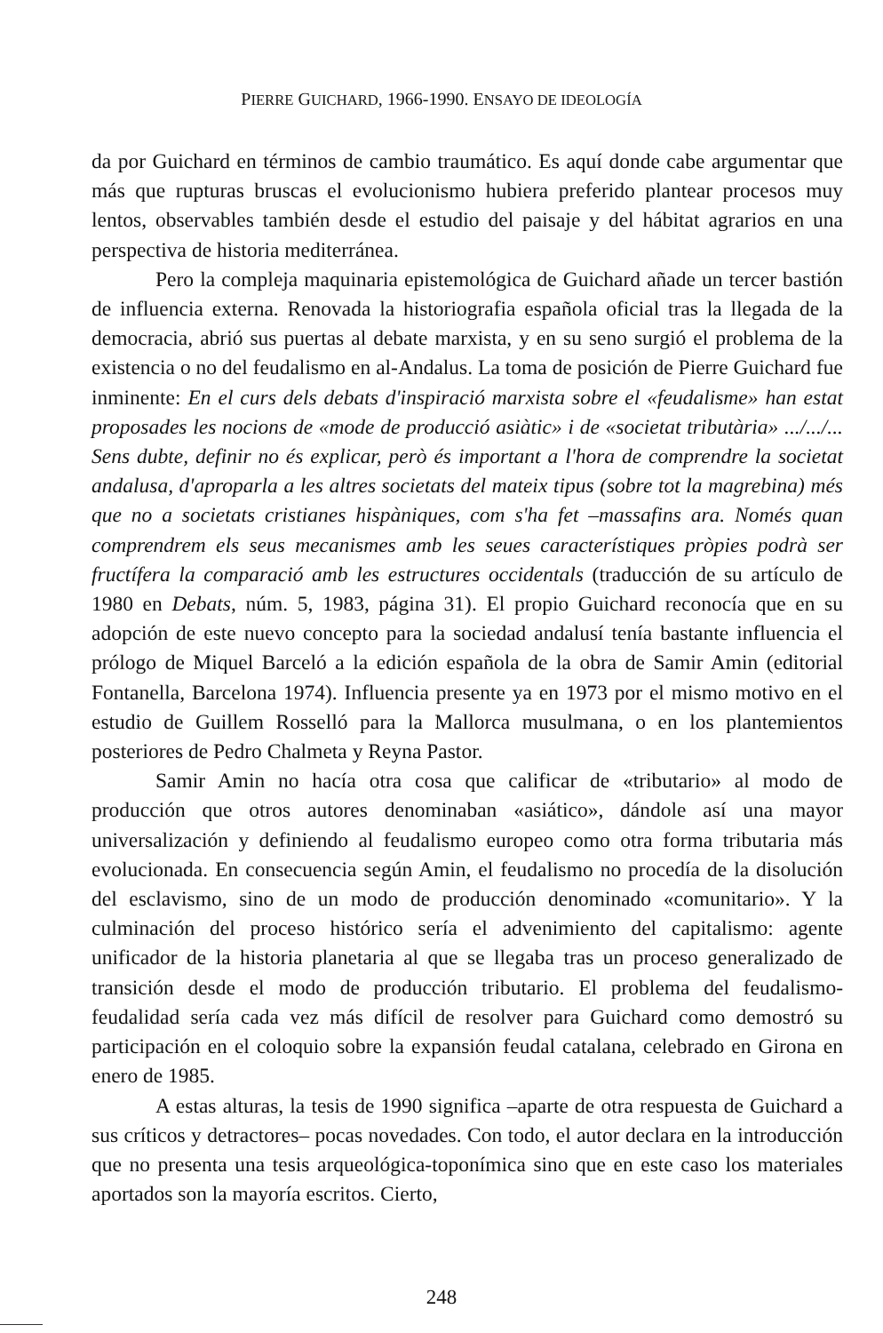PIERRE GUICHARD, 1966-1990. ENSAYO DE IDEOLOGÍA
da por Guichard en términos de cambio traumático. Es aquí donde cabe argumentar que más que rupturas bruscas el evolucionismo hubiera preferido plantear procesos muy lentos, observables también desde el estudio del paisaje y del hábitat agrarios en una perspectiva de historia mediterránea.
Pero la compleja maquinaria epistemológica de Guichard añade un tercer bastión de influencia externa. Renovada la historiografia española oficial tras la llegada de la democracia, abrió sus puertas al debate marxista, y en su seno surgió el problema de la existencia o no del feudalismo en al-Andalus. La toma de posición de Pierre Guichard fue inminente: En el curs dels debats d'inspiració marxista sobre el «feudalisme» han estat proposades les nocions de «mode de producció asiàtic» i de «societat tributària» .../.../... Sens dubte, definir no és explicar, però és important a l'hora de comprendre la societat andalusa, d'aproparla a les altres societats del mateix tipus (sobre tot la magrebina) més que no a societats cristianes hispàniques, com s'ha fet –massafins ara. Només quan comprendrem els seus mecanismes amb les seues característiques pròpies podrà ser fructífera la comparació amb les estructures occidentals (traducción de su artículo de 1980 en Debats, núm. 5, 1983, página 31). El propio Guichard reconocía que en su adopción de este nuevo concepto para la sociedad andalusí tenía bastante influencia el prólogo de Miquel Barceló a la edición española de la obra de Samir Amin (editorial Fontanella, Barcelona 1974). Influencia presente ya en 1973 por el mismo motivo en el estudio de Guillem Rosselló para la Mallorca musulmana, o en los plantemientos posteriores de Pedro Chalmeta y Reyna Pastor.
Samir Amin no hacía otra cosa que calificar de «tributario» al modo de producción que otros autores denominaban «asiático», dándole así una mayor universalización y definiendo al feudalismo europeo como otra forma tributaria más evolucionada. En consecuencia según Amin, el feudalismo no procedía de la disolución del esclavismo, sino de un modo de producción denominado «comunitario». Y la culminación del proceso histórico sería el advenimiento del capitalismo: agente unificador de la historia planetaria al que se llegaba tras un proceso generalizado de transición desde el modo de producción tributario. El problema del feudalismo-feudalidad sería cada vez más difícil de resolver para Guichard como demostró su participación en el coloquio sobre la expansión feudal catalana, celebrado en Girona en enero de 1985.
A estas alturas, la tesis de 1990 significa –aparte de otra respuesta de Guichard a sus críticos y detractores– pocas novedades. Con todo, el autor declara en la introducción que no presenta una tesis arqueológica-toponímica sino que en este caso los materiales aportados son la mayoría escritos. Cierto,
248